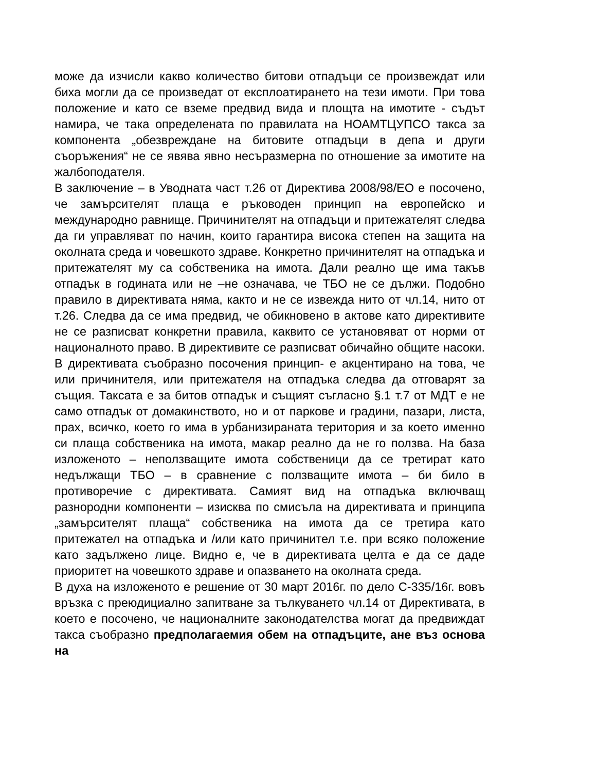може да изчисли какво количество битови отпадъци се произвеждат или биха могли да се произведат от експлоатирането на тези имоти. При това положение и като се вземе предвид вида и площта на имотите - съдът намира, че така определената по правилата на НОАМТЦУПСО такса за компонента „обезвреждане на битовите отпадъци в депа и други съоръжения“ не се явява явно несъразмерна по отношение за имотите на жалбоподателя.
В заключение – в Уводната част т.26 от Директива 2008/98/ЕО е посочено, че замърсителят плаща е ръководен принцип на европейско и международно равнище. Причинителят на отпадъци и притежателят следва да ги управляват по начин, които гарантира висока степен на защита на околната среда и човешкото здраве. Конкретно причинителят на отпадъка и притежателят му са собственика на имота. Дали реално ще има такъв отпадък в годината или не –не означава, че ТБО не се дължи. Подобно правило в директивата няма, както и не се извежда нито от чл.14, нито от т.26. Следва да се има предвид, че обикновено в актове като директивите не се разписват конкретни правила, каквито се установяват от норми от националното право. В директивите се разписват обичайно общите насоки. В директивата съобразно посочения принцип- е акцентирано на това, че или причинителя, или притежателя на отпадъка следва да отговарят за същия. Таксата е за битов отпадък и същият съгласно §.1 т.7 от МДТ е не само отпадък от домакинството, но и от паркове и градини, пазари, листа, прах, всичко, което го има в урбанизираната територия и за което именно си плаща собственика на имота, макар реално да не го ползва. На база изложеното – неползващите имота собственици да се третират като недължащи ТБО – в сравнение с ползващите имота – би било в противоречие с директивата. Самият вид на отпадъка включващ разнородни компоненти – изисква по смисъла на директивата и принципа „замърсителят плаща“ собственика на имота да се третира като притежател на отпадъка и /или като причинител т.е. при всяко положение като задължено лице. Видно е, че в директивата целта е да се даде приоритет на човешкото здраве и опазването на околната среда.
В духа на изложеното е решение от 30 март 2016г. по дело С-335/16г. вовъ връзка с преюдициално запитване за тълкуването чл.14 от Директивата, в което е посочено, че националните законодателства могат да предвиждат такса съобразно предполагаемия обем на отпадъците, ане въз основа на